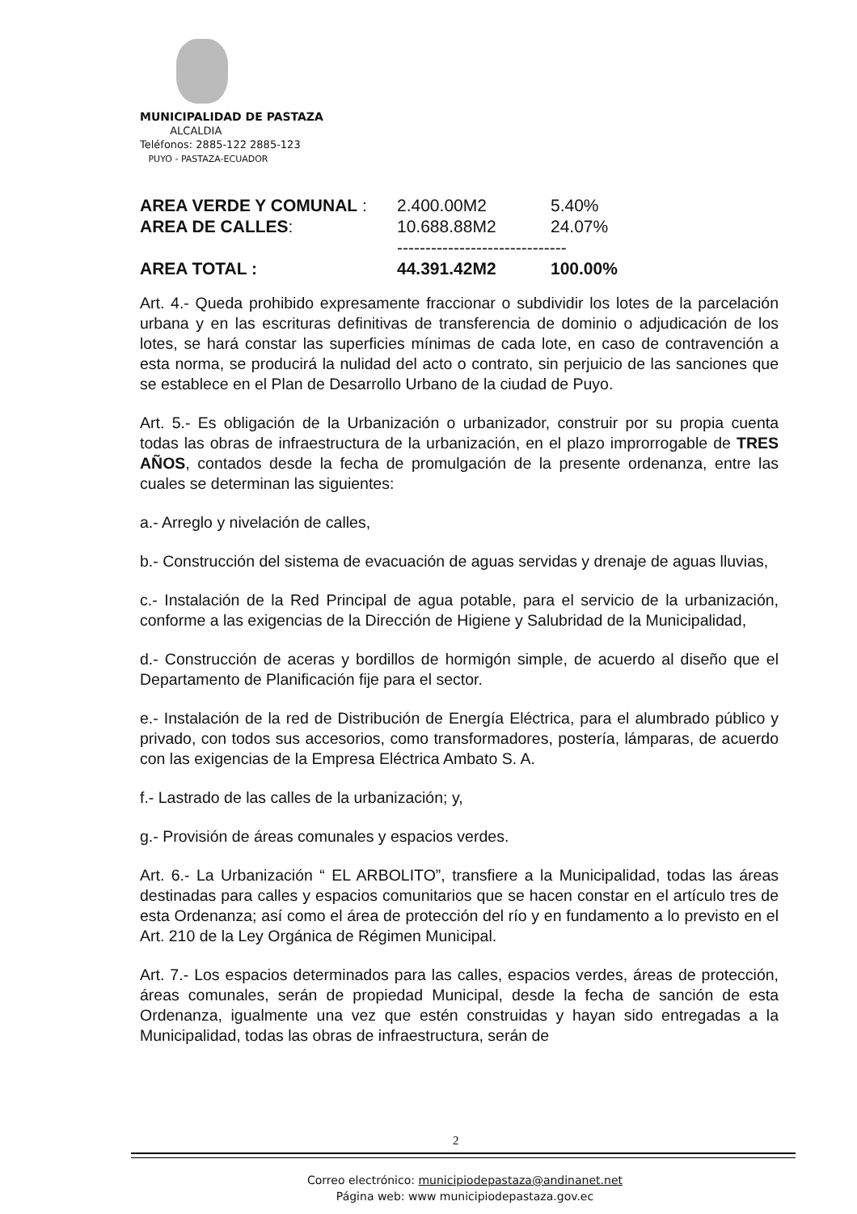MUNICIPALIDAD DE PASTAZA
ALCALDIA
Teléfonos: 2885-122 2885-123
PUYO - PASTAZA-ECUADOR
| AREA VERDE Y COMUNAL : | 2.400.00M2 | 5.40% |
| AREA DE CALLES : | 10.688.88M2 | 24.07% |
| | ------------------------------ | |
| AREA TOTAL : | 44.391.42M2 | 100.00% |
Art. 4.- Queda prohibido expresamente fraccionar o subdividir los lotes de la parcelación urbana y en las escrituras definitivas de transferencia de dominio o adjudicación de los lotes, se hará constar las superficies mínimas de cada lote, en caso de contravención a esta norma, se producirá la nulidad del acto o contrato, sin perjuicio de las sanciones que se establece en el Plan de Desarrollo Urbano de la ciudad de Puyo.
Art. 5.- Es obligación de la Urbanización o urbanizador, construir por su propia cuenta todas las obras de infraestructura de la urbanización, en el plazo improrrogable de TRES AÑOS, contados desde la fecha de promulgación de la presente ordenanza, entre las cuales se determinan las siguientes:
a.- Arreglo y nivelación de calles,
b.- Construcción del sistema de evacuación de aguas servidas y drenaje de aguas lluvias,
c.- Instalación de la Red Principal de agua potable, para el servicio de la urbanización, conforme a las exigencias de la Dirección de Higiene y Salubridad de la Municipalidad,
d.- Construcción de aceras y bordillos de hormigón simple, de acuerdo al diseño que el Departamento de Planificación fije para el sector.
e.- Instalación de la red de Distribución de Energía Eléctrica, para el alumbrado público y privado, con todos sus accesorios, como transformadores, postería, lámparas, de acuerdo con las exigencias de la Empresa Eléctrica Ambato S. A.
f.- Lastrado de las calles de la urbanización; y,
g.- Provisión de áreas comunales y espacios verdes.
Art. 6.- La Urbanización “ EL ARBOLITO”, transfiere a la Municipalidad, todas las áreas destinadas para calles y espacios comunitarios que se hacen constar en el artículo tres de esta Ordenanza; así como el área de protección del río y en fundamento a lo previsto en el Art. 210 de la Ley Orgánica de Régimen Municipal.
Art. 7.- Los espacios determinados para las calles, espacios verdes, áreas de protección, áreas comunales, serán de propiedad Municipal, desde la fecha de sanción de esta Ordenanza, igualmente una vez que estén construidas y hayan sido entregadas a la Municipalidad, todas las obras de infraestructura, serán de
2
Correo electrónico: municipiodepastaza@andinanet.net
Página web: www municipiodepastaza.gov.ec